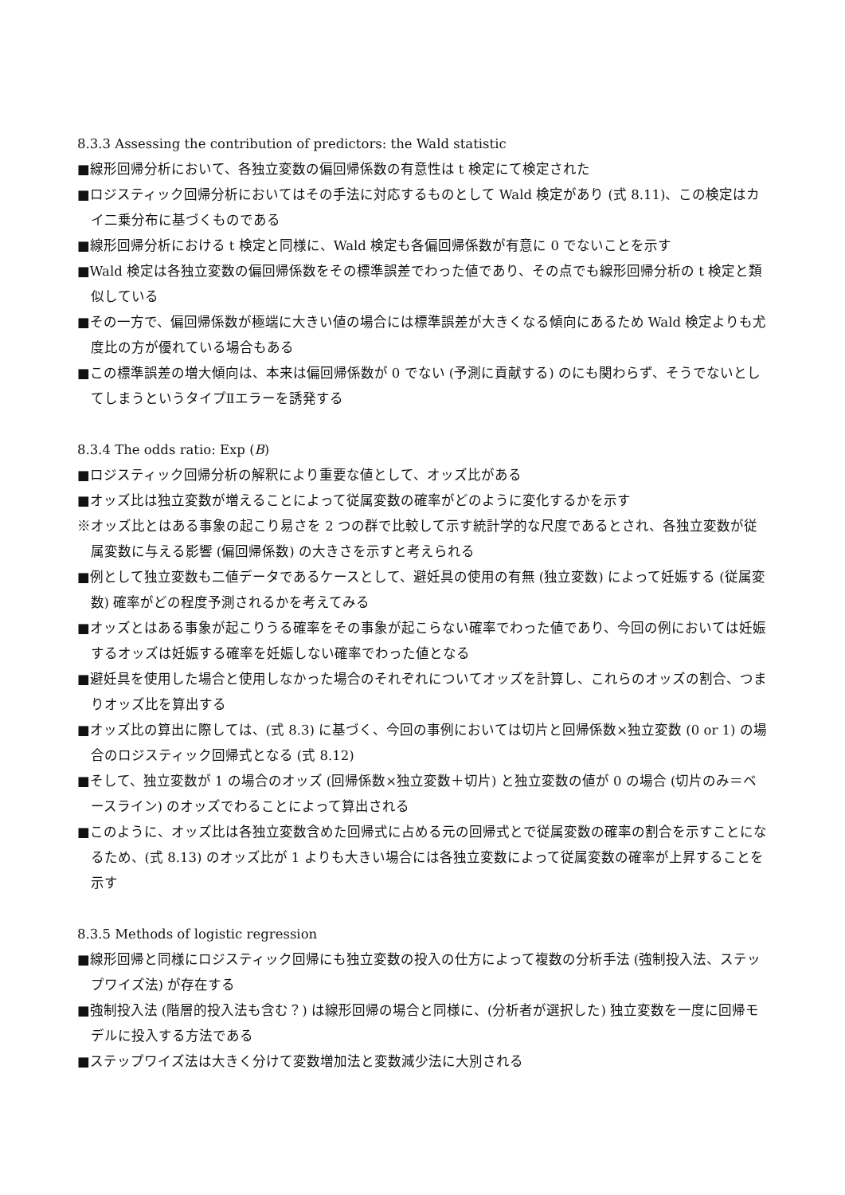8.3.3 Assessing the contribution of predictors: the Wald statistic
■線形回帰分析において、各独立変数の偏回帰係数の有意性は t 検定にて検定された
■ロジスティック回帰分析においてはその手法に対応するものとして Wald 検定があり (式 8.11)、この検定はカイ二乗分布に基づくものである
■線形回帰分析における t 検定と同様に、Wald 検定も各偏回帰係数が有意に 0 でないことを示す
■Wald 検定は各独立変数の偏回帰係数をその標準誤差でわった値であり、その点でも線形回帰分析の t 検定と類似している
■その一方で、偏回帰係数が極端に大きい値の場合には標準誤差が大きくなる傾向にあるため Wald 検定よりも尤度比の方が優れている場合もある
■この標準誤差の増大傾向は、本来は偏回帰係数が 0 でない (予測に貢献する) のにも関わらず、そうでないとしてしまうというタイプⅡエラーを誘発する
8.3.4 The odds ratio: Exp (B)
■ロジスティック回帰分析の解釈により重要な値として、オッズ比がある
■オッズ比は独立変数が増えることによって従属変数の確率がどのように変化するかを示す
※オッズ比とはある事象の起こり易さを 2 つの群で比較して示す統計学的な尺度であるとされ、各独立変数が従属変数に与える影響 (偏回帰係数) の大きさを示すと考えられる
■例として独立変数も二値データであるケースとして、避妊具の使用の有無 (独立変数) によって妊娠する (従属変数) 確率がどの程度予測されるかを考えてみる
■オッズとはある事象が起こりうる確率をその事象が起こらない確率でわった値であり、今回の例においては妊娠するオッズは妊娠する確率を妊娠しない確率でわった値となる
■避妊具を使用した場合と使用しなかった場合のそれぞれについてオッズを計算し、これらのオッズの割合、つまりオッズ比を算出する
■オッズ比の算出に際しては、(式 8.3) に基づく、今回の事例においては切片と回帰係数×独立変数 (0 or 1) の場合のロジスティック回帰式となる (式 8.12)
■そして、独立変数が 1 の場合のオッズ (回帰係数×独立変数＋切片) と独立変数の値が 0 の場合 (切片のみ＝ベースライン) のオッズでわることによって算出される
■このように、オッズ比は各独立変数含めた回帰式に占める元の回帰式とで従属変数の確率の割合を示すことになるため、(式 8.13) のオッズ比が 1 よりも大きい場合には各独立変数によって従属変数の確率が上昇することを示す
8.3.5 Methods of logistic regression
■線形回帰と同様にロジスティック回帰にも独立変数の投入の仕方によって複数の分析手法 (強制投入法、ステップワイズ法) が存在する
■強制投入法 (階層的投入法も含む？) は線形回帰の場合と同様に、(分析者が選択した) 独立変数を一度に回帰モデルに投入する方法である
■ステップワイズ法は大きく分けて変数増加法と変数減少法に大別される